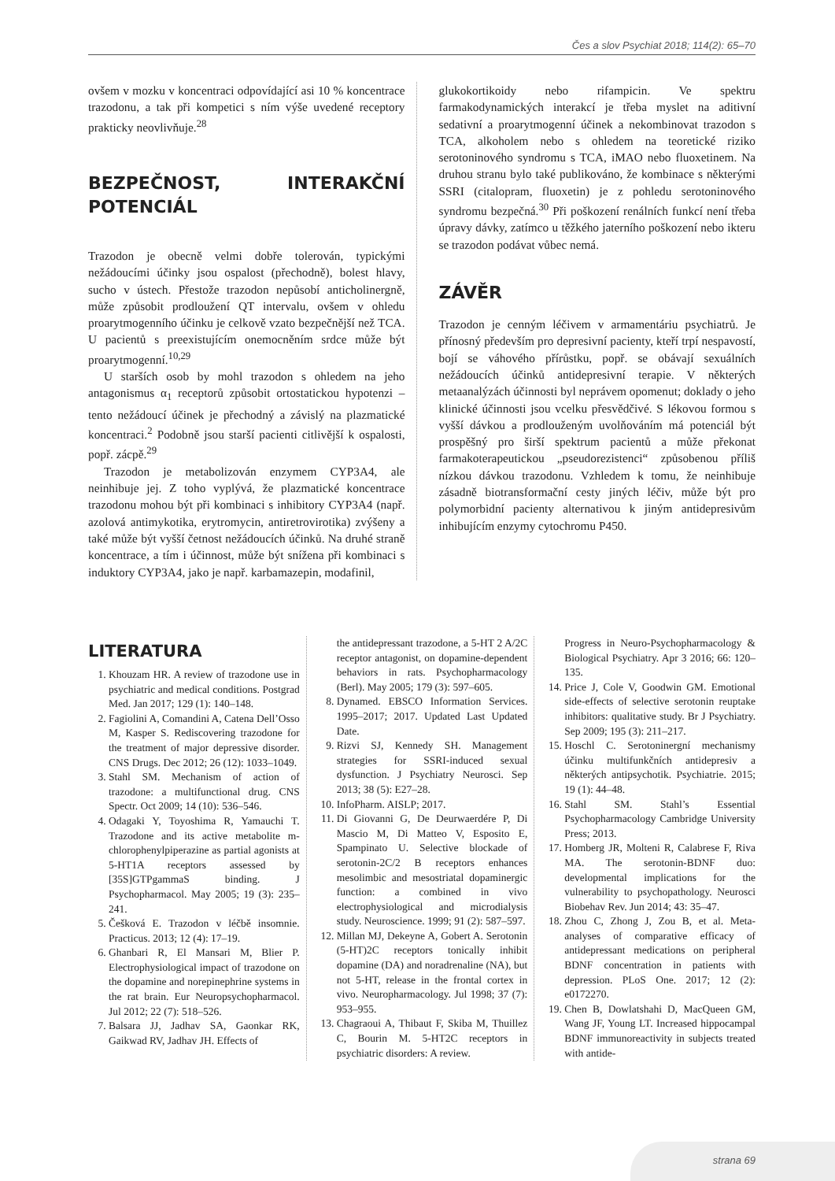Čes a slov Psychiat 2018; 114(2): 65–70
ovšem v mozku v koncentraci odpovídající asi 10 % koncentrace trazodonu, a tak při kompetici s ním výše uvedené receptory prakticky neovlivňuje.<sup>28</sup>
BEZPEČNOST, INTERAKČNÍ POTENCIÁL
Trazodon je obecně velmi dobře tolerován, typickými nežádoucími účinky jsou ospalost (přechodně), bolest hlavy, sucho v ústech. Přestože trazodon nepůsobí anticholinergně, může způsobit prodloužení QT intervalu, ovšem v ohledu proarytmogenního účinku je celkově vzato bezpečnější než TCA. U pacientů s preexistujícím onemocněním srdce může být proarytmogenní.<sup>10,29</sup>
U starších osob by mohl trazodon s ohledem na jeho antagonismus α<sub>1</sub> receptorů způsobit ortostatickou hypotenzi – tento nežádoucí účinek je přechodný a závislý na plazmatické koncentraci.<sup>2</sup> Podobně jsou starší pacienti citlivější k ospalosti, popř. zácpě.<sup>29</sup>
Trazodon je metabolizován enzymem CYP3A4, ale neinhibuje jej. Z toho vyplývá, že plazmatické koncentrace trazodonu mohou být při kombinaci s inhibitory CYP3A4 (např. azolová antimykotika, erytromycin, antiretrovirotika) zvýšeny a také může být vyšší četnost nežádoucích účinků. Na druhé straně koncentrace, a tím i účinnost, může být snížena při kombinaci s induktory CYP3A4, jako je např. karbamazepin, modafinil,
glukokortikoidy nebo rifampicin. Ve spektru farmakodynamických interakcí je třeba myslet na aditivní sedativní a proarytmogenní účinek a nekombinovat trazodon s TCA, alkoholem nebo s ohledem na teoretické riziko serotoninového syndromu s TCA, iMAO nebo fluoxetinem. Na druhou stranu bylo také publikováno, že kombinace s některými SSRI (citalopram, fluoxetin) je z pohledu serotoninového syndromu bezpečná.<sup>30</sup> Při poškození renálních funkcí není třeba úpravy dávky, zatímco u těžkého jaterního poškození nebo ikteru se trazodon podávat vůbec nemá.
ZÁVĚR
Trazodon je cenným léčivem v armamentáriu psychiatrů. Je přínosný především pro depresivní pacienty, kteří trpí nespavostí, bojí se váhového přírůstku, popř. se obávají sexuálních nežádoucích účinků antidepresivní terapie. V některých metaanalýzách účinnosti byl neprávem opomenut; doklady o jeho klinické účinnosti jsou vcelku přesvědčivé. S lékovou formou s vyšší dávkou a prodlouženým uvolňováním má potenciál být prospěšný pro širší spektrum pacientů a může překonat farmakoterapeutickou „pseudorezistenci“ způsobenou příliš nízkou dávkou trazodonu. Vzhledem k tomu, že neinhibuje zásadně biotransformační cesty jiných léčiv, může být pro polymorbidní pacienty alternativou k jiným antidepresivům inhibujícím enzymy cytochromu P450.
LITERATURA
1. Khouzam HR. A review of trazodone use in psychiatric and medical conditions. Postgrad Med. Jan 2017; 129 (1): 140–148.
2. Fagiolini A, Comandini A, Catena Dell’Osso M, Kasper S. Rediscovering trazodone for the treatment of major depressive disorder. CNS Drugs. Dec 2012; 26 (12): 1033–1049.
3. Stahl SM. Mechanism of action of trazodone: a multifunctional drug. CNS Spectr. Oct 2009; 14 (10): 536–546.
4. Odagaki Y, Toyoshima R, Yamauchi T. Trazodone and its active metabolite m-chlorophenylpiperazine as partial agonists at 5-HT1A receptors assessed by [35S]GTPgammaS binding. J Psychopharmacol. May 2005; 19 (3): 235–241.
5. Češková E. Trazodon v léčbě insomnie. Practicus. 2013; 12 (4): 17–19.
6. Ghanbari R, El Mansari M, Blier P. Electrophysiological impact of trazodone on the dopamine and norepinephrine systems in the rat brain. Eur Neuropsychopharmacol. Jul 2012; 22 (7): 518–526.
7. Balsara JJ, Jadhav SA, Gaonkar RK, Gaikwad RV, Jadhav JH. Effects of
the antidepressant trazodone, a 5-HT 2 A/2C receptor antagonist, on dopamine-dependent behaviors in rats. Psychopharmacology (Berl). May 2005; 179 (3): 597–605.
8. Dynamed. EBSCO Information Services. 1995–2017; 2017. Updated Last Updated Date.
9. Rizvi SJ, Kennedy SH. Management strategies for SSRI-induced sexual dysfunction. J Psychiatry Neurosci. Sep 2013; 38 (5): E27–28.
10. InfoPharm. AISLP; 2017.
11. Di Giovanni G, De Deurwaerdére P, Di Mascio M, Di Matteo V, Esposito E, Spampinato U. Selective blockade of serotonin-2C/2 B receptors enhances mesolimbic and mesostriatal dopaminergic function: a combined in vivo electrophysiological and microdialysis study. Neuroscience. 1999; 91 (2): 587–597.
12. Millan MJ, Dekeyne A, Gobert A. Serotonin (5-HT)2C receptors tonically inhibit dopamine (DA) and noradrenaline (NA), but not 5-HT, release in the frontal cortex in vivo. Neuropharmacology. Jul 1998; 37 (7): 953–955.
13. Chagraoui A, Thibaut F, Skiba M, Thuillez C, Bourin M. 5-HT2C receptors in psychiatric disorders: A review.
Progress in Neuro-Psychopharmacology & Biological Psychiatry. Apr 3 2016; 66: 120–135.
14. Price J, Cole V, Goodwin GM. Emotional side-effects of selective serotonin reuptake inhibitors: qualitative study. Br J Psychiatry. Sep 2009; 195 (3): 211–217.
15. Hoschl C. Serotoninergní mechanismy účinku multifunkčních antidepresiv a některých antipsychotik. Psychiatrie. 2015; 19 (1): 44–48.
16. Stahl SM. Stahl’s Essential Psychopharmacology Cambridge University Press; 2013.
17. Homberg JR, Molteni R, Calabrese F, Riva MA. The serotonin-BDNF duo: developmental implications for the vulnerability to psychopathology. Neurosci Biobehav Rev. Jun 2014; 43: 35–47.
18. Zhou C, Zhong J, Zou B, et al. Meta-analyses of comparative efficacy of antidepressant medications on peripheral BDNF concentration in patients with depression. PLoS One. 2017; 12 (2): e0172270.
19. Chen B, Dowlatshahi D, MacQueen GM, Wang JF, Young LT. Increased hippocampal BDNF immunoreactivity in subjects treated with antide-
strana 69